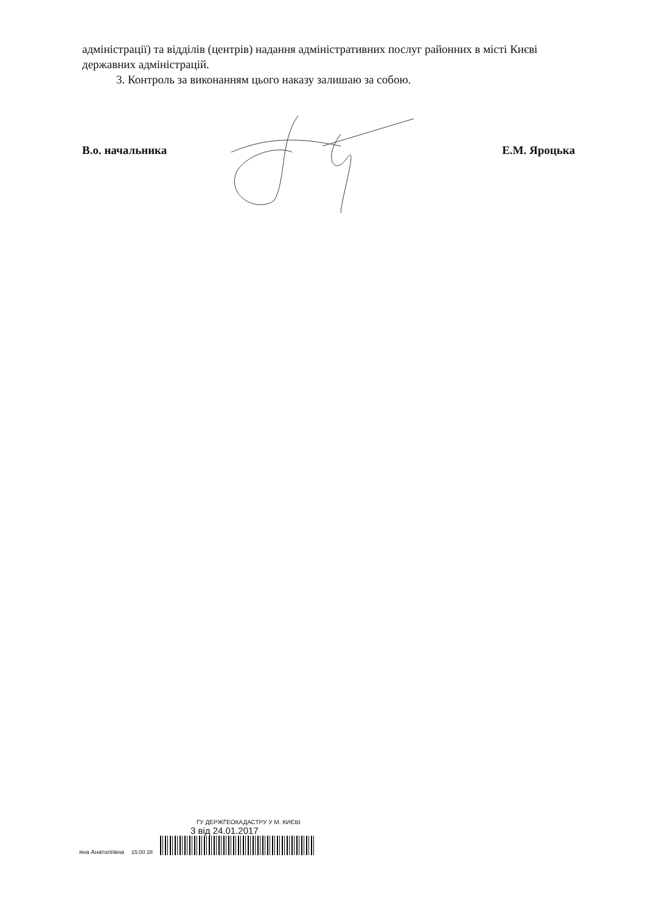адміністрації) та відділів (центрів) надання адміністративних послуг районних в місті Києві державних адміністрацій.
3. Контроль за виконанням цього наказу залишаю за собою.
В.о. начальника Е.М. Яроцька
яна Анатоліївна 15:00 28
ГУ ДЕРЖГЕОКАДАСТРУ У М. КИЄВІ
3 від 24.01.2017